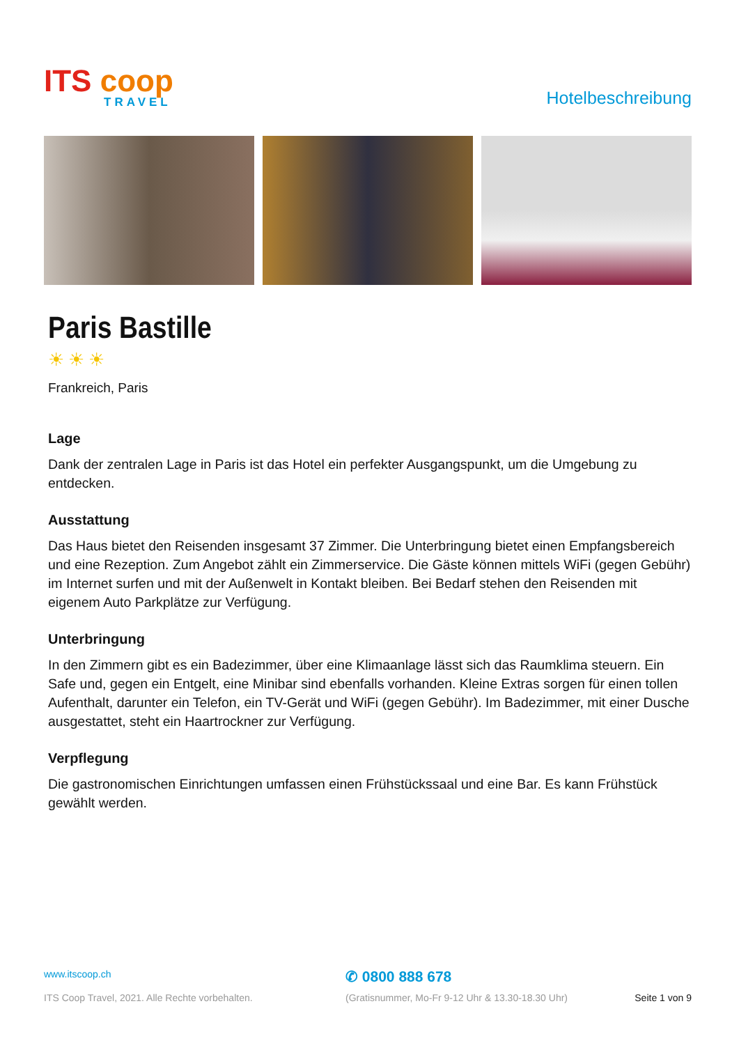ITS coop
TRAVEL
Hotelbeschreibung
Paris Bastille
☀☀☀
Frankreich, Paris
Lage
Dank der zentralen Lage in Paris ist das Hotel ein perfekter Ausgangspunkt, um die Umgebung zu entdecken.
Ausstattung
Das Haus bietet den Reisenden insgesamt 37 Zimmer. Die Unterbringung bietet einen Empfangsbereich und eine Rezeption. Zum Angebot zählt ein Zimmerservice. Die Gäste können mittels WiFi (gegen Gebühr) im Internet surfen und mit der Außenwelt in Kontakt bleiben. Bei Bedarf stehen den Reisenden mit eigenem Auto Parkplätze zur Verfügung.
Unterbringung
In den Zimmern gibt es ein Badezimmer, über eine Klimaanlage lässt sich das Raumklima steuern. Ein Safe und, gegen ein Entgelt, eine Minibar sind ebenfalls vorhanden. Kleine Extras sorgen für einen tollen Aufenthalt, darunter ein Telefon, ein TV-Gerät und WiFi (gegen Gebühr). Im Badezimmer, mit einer Dusche ausgestattet, steht ein Haartrockner zur Verfügung.
Verpflegung
Die gastronomischen Einrichtungen umfassen einen Frühstückssaal und eine Bar. Es kann Frühstück gewählt werden.
www.itscoop.ch
✆ 0800 888 678
ITS Coop Travel, 2021. Alle Rechte vorbehalten.
(Gratisnummer, Mo-Fr 9-12 Uhr & 13.30-18.30 Uhr)
Seite 1 von 9